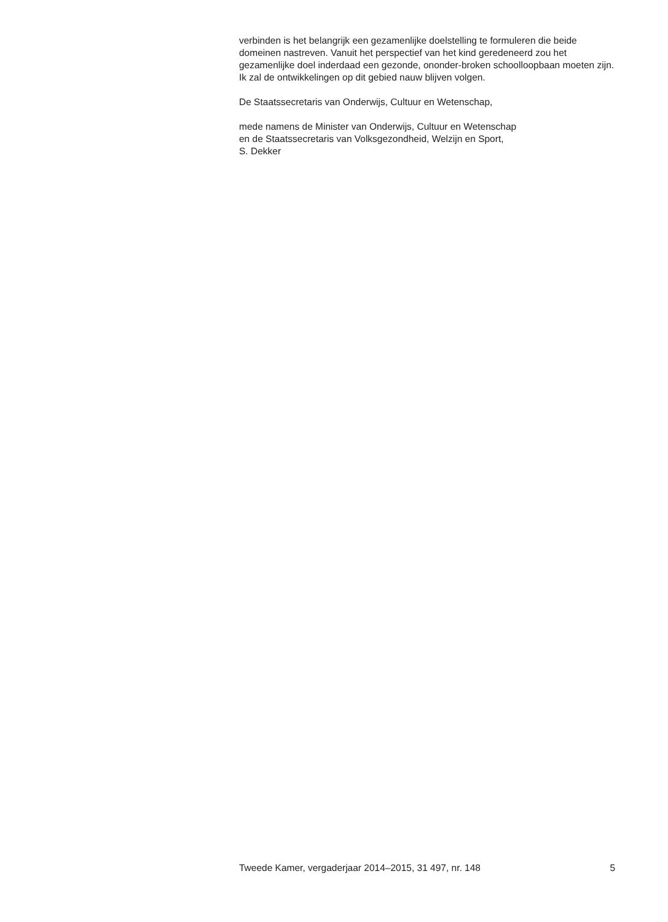verbinden is het belangrijk een gezamenlijke doelstelling te formuleren die beide domeinen nastreven. Vanuit het perspectief van het kind geredeneerd zou het gezamenlijke doel inderdaad een gezonde, ononder-broken schoolloopbaan moeten zijn. Ik zal de ontwikkelingen op dit gebied nauw blijven volgen.
De Staatssecretaris van Onderwijs, Cultuur en Wetenschap,
mede namens de Minister van Onderwijs, Cultuur en Wetenschap
en de Staatssecretaris van Volksgezondheid, Welzijn en Sport,
S. Dekker
Tweede Kamer, vergaderjaar 2014–2015, 31 497, nr. 148 5